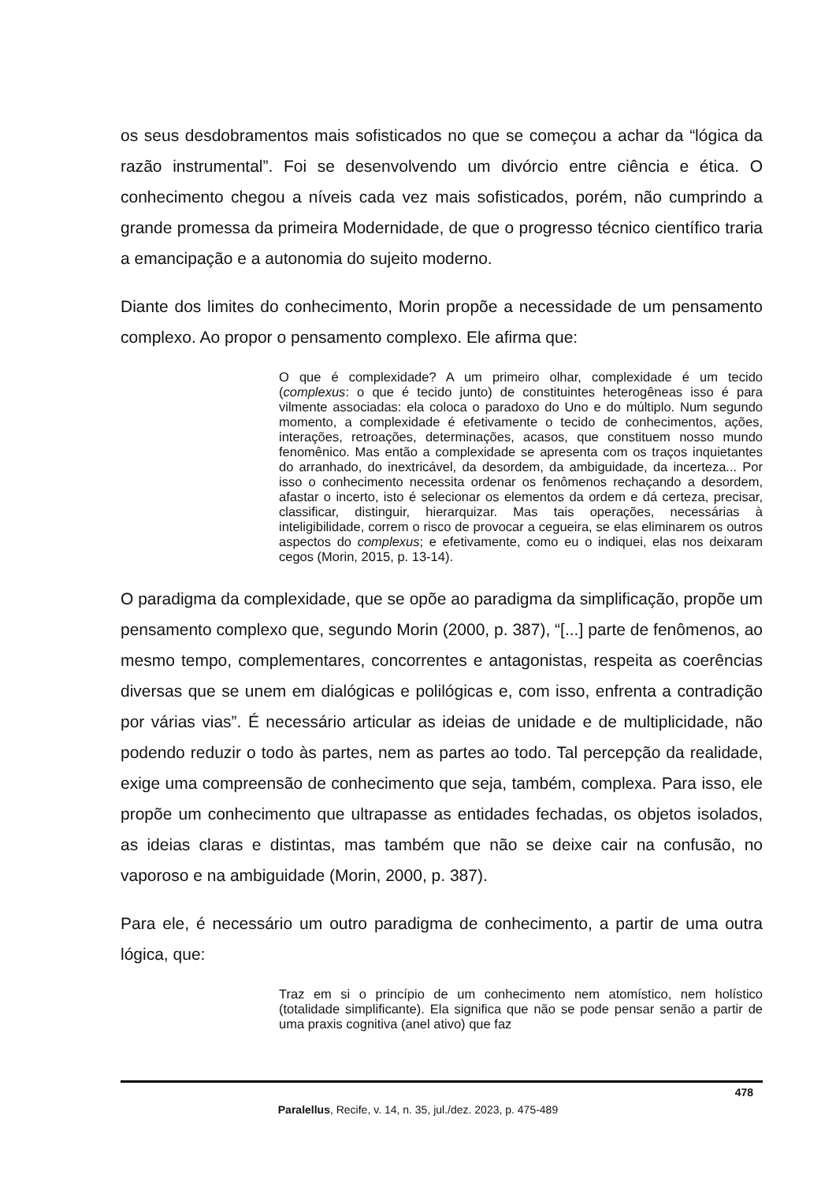os seus desdobramentos mais sofisticados no que se começou a achar da “lógica da razão instrumental”. Foi se desenvolvendo um divórcio entre ciência e ética. O conhecimento chegou a níveis cada vez mais sofisticados, porém, não cumprindo a grande promessa da primeira Modernidade, de que o progresso técnico científico traria a emancipação e a autonomia do sujeito moderno.
Diante dos limites do conhecimento, Morin propõe a necessidade de um pensamento complexo. Ao propor o pensamento complexo. Ele afirma que:
O que é complexidade? A um primeiro olhar, complexidade é um tecido (complexus: o que é tecido junto) de constituintes heterogêneas isso é para vilmente associadas: ela coloca o paradoxo do Uno e do múltiplo. Num segundo momento, a complexidade é efetivamente o tecido de conhecimentos, ações, interações, retroações, determinações, acasos, que constituem nosso mundo fenomênico. Mas então a complexidade se apresenta com os traços inquietantes do arranhado, do inextricável, da desordem, da ambiguidade, da incerteza... Por isso o conhecimento necessita ordenar os fenômenos rechaçando a desordem, afastar o incerto, isto é selecionar os elementos da ordem e dá certeza, precisar, classificar, distinguir, hierarquizar. Mas tais operações, necessárias à inteligibilidade, correm o risco de provocar a cegueira, se elas eliminarem os outros aspectos do complexus; e efetivamente, como eu o indiquei, elas nos deixaram cegos (Morin, 2015, p. 13-14).
O paradigma da complexidade, que se opõe ao paradigma da simplificação, propõe um pensamento complexo que, segundo Morin (2000, p. 387), “[...] parte de fenômenos, ao mesmo tempo, complementares, concorrentes e antagonistas, respeita as coerências diversas que se unem em dialógicas e polilógicas e, com isso, enfrenta a contradição por várias vias”. É necessário articular as ideias de unidade e de multiplicidade, não podendo reduzir o todo às partes, nem as partes ao todo. Tal percepção da realidade, exige uma compreensão de conhecimento que seja, também, complexa. Para isso, ele propõe um conhecimento que ultrapasse as entidades fechadas, os objetos isolados, as ideias claras e distintas, mas também que não se deixe cair na confusão, no vaporoso e na ambiguidade (Morin, 2000, p. 387).
Para ele, é necessário um outro paradigma de conhecimento, a partir de uma outra lógica, que:
Traz em si o princípio de um conhecimento nem atomístico, nem holístico (totalidade simplificante). Ela significa que não se pode pensar senão a partir de uma praxis cognitiva (anel ativo) que faz
478
Paralellus, Recife, v. 14, n. 35, jul./dez. 2023, p. 475-489